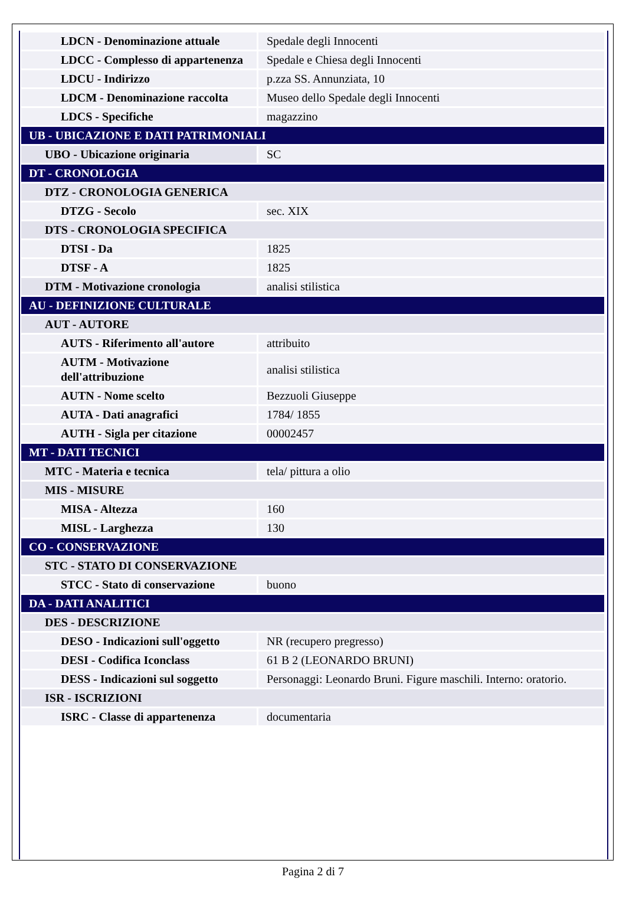| LDCN - Denominazione attuale | Spedale degli Innocenti |
| LDCC - Complesso di appartenenza | Spedale e Chiesa degli Innocenti |
| LDCU - Indirizzo | p.zza SS. Annunziata, 10 |
| LDCM - Denominazione raccolta | Museo dello Spedale degli Innocenti |
| LDCS - Specifiche | magazzino |
| UB - UBICAZIONE E DATI PATRIMONIALI | |
| UBO - Ubicazione originaria | SC |
| DT - CRONOLOGIA | |
| DTZ - CRONOLOGIA GENERICA | |
| DTZG - Secolo | sec. XIX |
| DTS - CRONOLOGIA SPECIFICA | |
| DTSI - Da | 1825 |
| DTSF - A | 1825 |
| DTM - Motivazione cronologia | analisi stilistica |
| AU - DEFINIZIONE CULTURALE | |
| AUT - AUTORE | |
| AUTS - Riferimento all'autore | attribuito |
| AUTM - Motivazione dell'attribuzione | analisi stilistica |
| AUTN - Nome scelto | Bezzuoli Giuseppe |
| AUTA - Dati anagrafici | 1784/ 1855 |
| AUTH - Sigla per citazione | 00002457 |
| MT - DATI TECNICI | |
| MTC - Materia e tecnica | tela/ pittura a olio |
| MIS - MISURE | |
| MISA - Altezza | 160 |
| MISL - Larghezza | 130 |
| CO - CONSERVAZIONE | |
| STC - STATO DI CONSERVAZIONE | |
| STCC - Stato di conservazione | buono |
| DA - DATI ANALITICI | |
| DES - DESCRIZIONE | |
| DESO - Indicazioni sull'oggetto | NR (recupero pregresso) |
| DESI - Codifica Iconclass | 61 B 2 (LEONARDO BRUNI) |
| DESS - Indicazioni sul soggetto | Personaggi: Leonardo Bruni. Figure maschili. Interno: oratorio. |
| ISR - ISCRIZIONI | |
| ISRC - Classe di appartenenza | documentaria |
Pagina 2 di 7